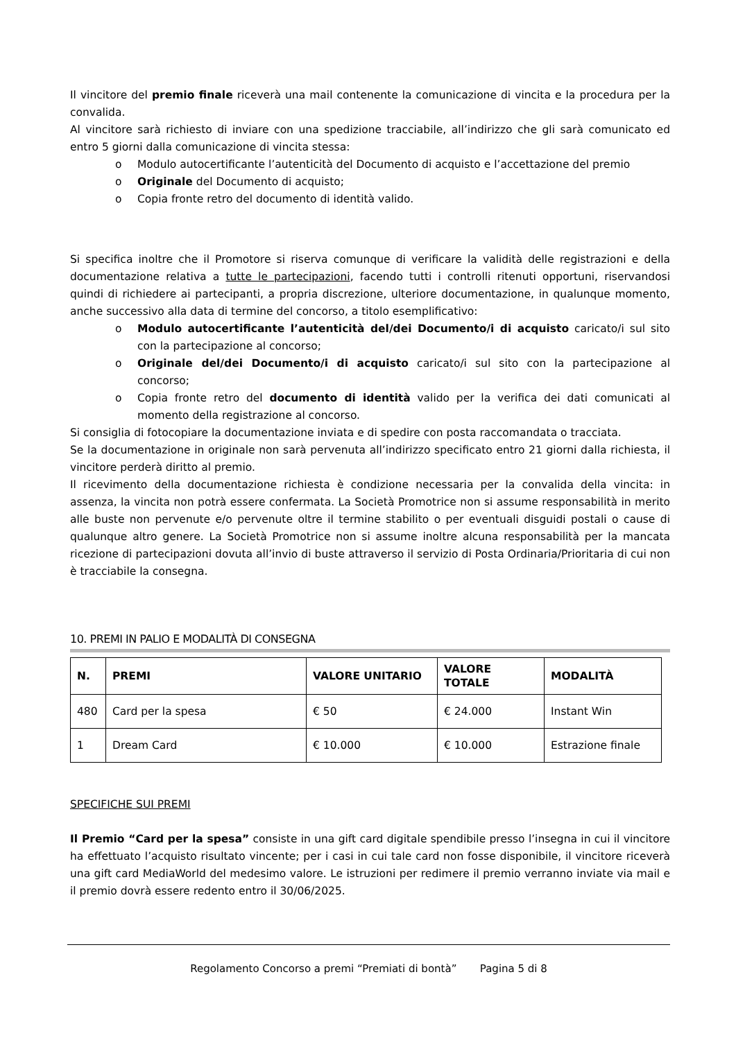Il vincitore del premio finale riceverà una mail contenente la comunicazione di vincita e la procedura per la convalida.
Al vincitore sarà richiesto di inviare con una spedizione tracciabile, all’indirizzo che gli sarà comunicato ed entro 5 giorni dalla comunicazione di vincita stessa:
o Modulo autocertificante l’autenticità del Documento di acquisto e l’accettazione del premio
o Originale del Documento di acquisto;
o Copia fronte retro del documento di identità valido.
Si specifica inoltre che il Promotore si riserva comunque di verificare la validità delle registrazioni e della documentazione relativa a tutte le partecipazioni, facendo tutti i controlli ritenuti opportuni, riservandosi quindi di richiedere ai partecipanti, a propria discrezione, ulteriore documentazione, in qualunque momento, anche successivo alla data di termine del concorso, a titolo esemplificativo:
o Modulo autocertificante l’autenticità del/dei Documento/i di acquisto caricato/i sul sito con la partecipazione al concorso;
o Originale del/dei Documento/i di acquisto caricato/i sul sito con la partecipazione al concorso;
o Copia fronte retro del documento di identità valido per la verifica dei dati comunicati al momento della registrazione al concorso.
Si consiglia di fotocopiare la documentazione inviata e di spedire con posta raccomandata o tracciata.
Se la documentazione in originale non sarà pervenuta all’indirizzo specificato entro 21 giorni dalla richiesta, il vincitore perderà diritto al premio.
Il ricevimento della documentazione richiesta è condizione necessaria per la convalida della vincita: in assenza, la vincita non potrà essere confermata. La Società Promotrice non si assume responsabilità in merito alle buste non pervenute e/o pervenute oltre il termine stabilito o per eventuali disguidi postali o cause di qualunque altro genere. La Società Promotrice non si assume inoltre alcuna responsabilità per la mancata ricezione di partecipazioni dovuta all’invio di buste attraverso il servizio di Posta Ordinaria/Prioritaria di cui non è tracciabile la consegna.
10. PREMI IN PALIO E MODALITÀ DI CONSEGNA
| N. | PREMI | VALORE UNITARIO | VALORE TOTALE | MODALITÀ |
| --- | --- | --- | --- | --- |
| 480 | Card per la spesa | € 50 | € 24.000 | Instant Win |
| 1 | Dream Card | € 10.000 | € 10.000 | Estrazione finale |
SPECIFICHE SUI PREMI
Il Premio “Card per la spesa” consiste in una gift card digitale spendibile presso l’insegna in cui il vincitore ha effettuato l’acquisto risultato vincente; per i casi in cui tale card non fosse disponibile, il vincitore riceverà una gift card MediaWorld del medesimo valore. Le istruzioni per redimere il premio verranno inviate via mail e il premio dovrà essere redento entro il 30/06/2025.
Regolamento Concorso a premi “Premiati di bontà” Pagina 5 di 8